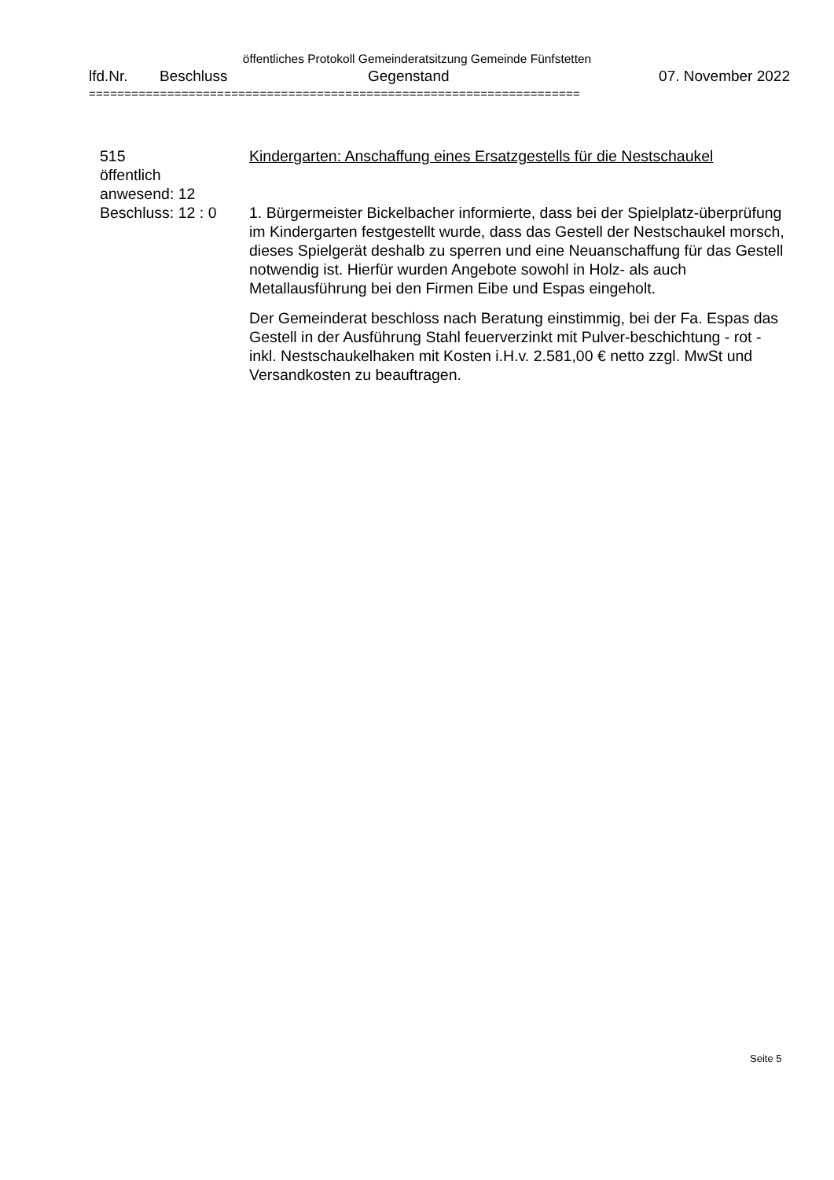öffentliches Protokoll Gemeinderatsitzung Gemeinde Fünfstetten
lfd.Nr. Beschluss Gegenstand 07. November 2022
=====================================================================
515
öffentlich
anwesend: 12
Beschluss: 12 : 0
Kindergarten: Anschaffung eines Ersatzgestells für die Nestschaukel
1. Bürgermeister Bickelbacher informierte, dass bei der Spielplatz-überprüfung im Kindergarten festgestellt wurde, dass das Gestell der Nestschaukel morsch, dieses Spielgerät deshalb zu sperren und eine Neuanschaffung für das Gestell notwendig ist. Hierfür wurden Angebote sowohl in Holz- als auch Metallausführung bei den Firmen Eibe und Espas eingeholt.
Der Gemeinderat beschloss nach Beratung einstimmig, bei der Fa. Espas das Gestell in der Ausführung Stahl feuerverzinkt mit Pulver-beschichtung - rot - inkl. Nestschaukelhaken mit Kosten i.H.v. 2.581,00 € netto zzgl. MwSt und Versandkosten zu beauftragen.
Seite 5